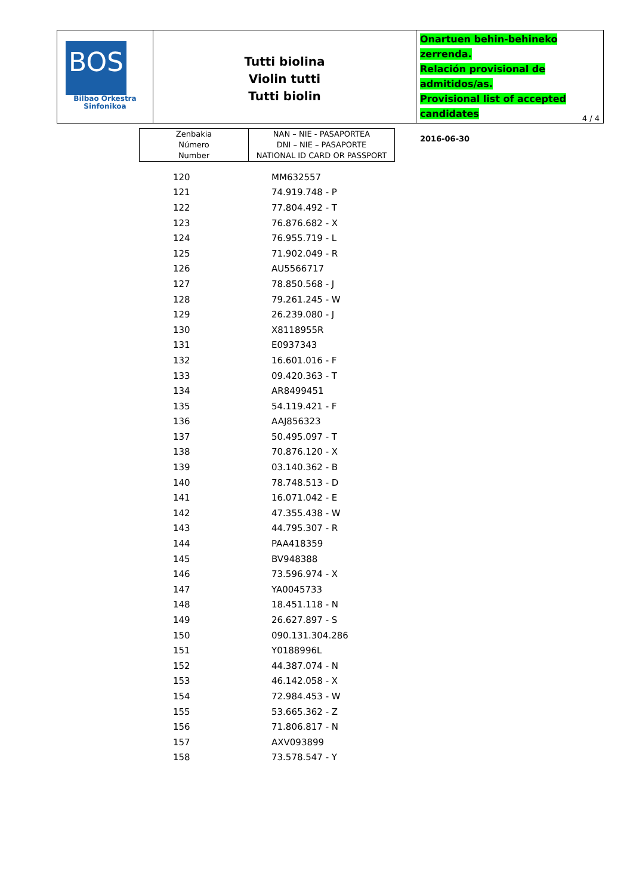BOS
Bilbao Orkestra
Sinfonikoa
Tutti biolina
Violin tutti
Tutti biolin
Onartuen behin-behineko zerrenda.
Relación provisional de admitidos/as.
Provisional list of accepted candidates
2016-06-30
4 / 4
| Zenbakia Número Number | NAN – NIE - PASAPORTEA DNI – NIE – PASAPORTE NATIONAL ID CARD OR PASSPORT |
| 120 | MM632557 |
| 121 | 74.919.748 - P |
| 122 | 77.804.492 - T |
| 123 | 76.876.682 - X |
| 124 | 76.955.719 - L |
| 125 | 71.902.049 - R |
| 126 | AU5566717 |
| 127 | 78.850.568 - J |
| 128 | 79.261.245 - W |
| 129 | 26.239.080 - J |
| 130 | X8118955R |
| 131 | E0937343 |
| 132 | 16.601.016 - F |
| 133 | 09.420.363 - T |
| 134 | AR8499451 |
| 135 | 54.119.421 - F |
| 136 | AAJ856323 |
| 137 | 50.495.097 - T |
| 138 | 70.876.120 - X |
| 139 | 03.140.362 - B |
| 140 | 78.748.513 - D |
| 141 | 16.071.042 - E |
| 142 | 47.355.438 - W |
| 143 | 44.795.307 - R |
| 144 | PAA418359 |
| 145 | BV948388 |
| 146 | 73.596.974 - X |
| 147 | YA0045733 |
| 148 | 18.451.118 - N |
| 149 | 26.627.897 - S |
| 150 | 090.131.304.286 |
| 151 | Y0188996L |
| 152 | 44.387.074 - N |
| 153 | 46.142.058 - X |
| 154 | 72.984.453 - W |
| 155 | 53.665.362 - Z |
| 156 | 71.806.817 - N |
| 157 | AXV093899 |
| 158 | 73.578.547 - Y |